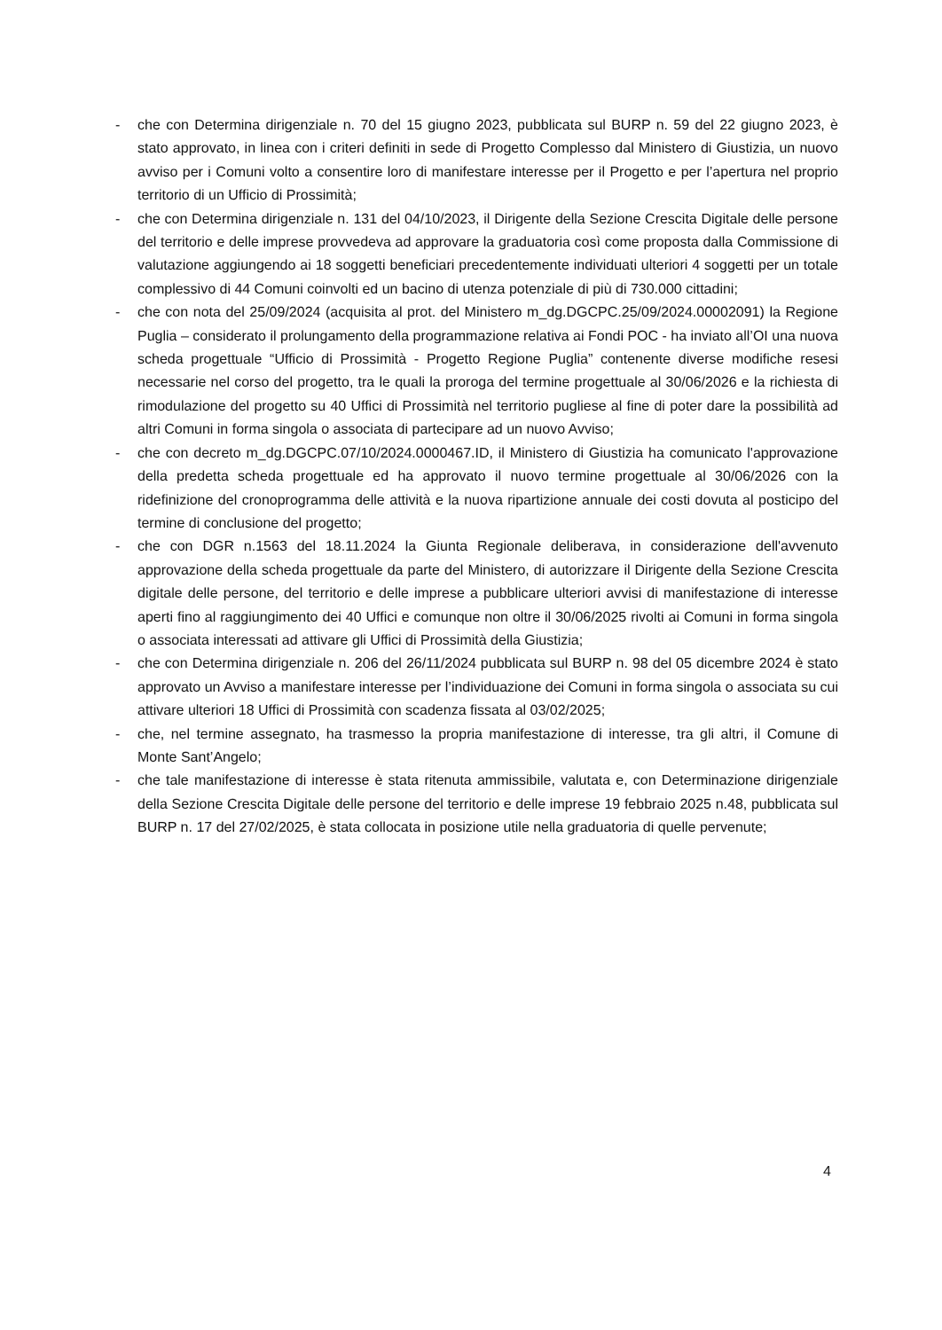- che con Determina dirigenziale n. 70 del 15 giugno 2023, pubblicata sul BURP n. 59 del 22 giugno 2023, è stato approvato, in linea con i criteri definiti in sede di Progetto Complesso dal Ministero di Giustizia, un nuovo avviso per i Comuni volto a consentire loro di manifestare interesse per il Progetto e per l’apertura nel proprio territorio di un Ufficio di Prossimità;
- che con Determina dirigenziale n. 131 del 04/10/2023, il Dirigente della Sezione Crescita Digitale delle persone del territorio e delle imprese provvedeva ad approvare la graduatoria così come proposta dalla Commissione di valutazione aggiungendo ai 18 soggetti beneficiari precedentemente individuati ulteriori 4 soggetti per un totale complessivo di 44 Comuni coinvolti ed un bacino di utenza potenziale di più di 730.000 cittadini;
- che con nota del 25/09/2024 (acquisita al prot. del Ministero m_dg.DGCPC.25/09/2024.00002091) la Regione Puglia – considerato il prolungamento della programmazione relativa ai Fondi POC - ha inviato all’OI una nuova scheda progettuale “Ufficio di Prossimità - Progetto Regione Puglia” contenente diverse modifiche resesi necessarie nel corso del progetto, tra le quali la proroga del termine progettuale al 30/06/2026 e la richiesta di rimodulazione del progetto su 40 Uffici di Prossimità nel territorio pugliese al fine di poter dare la possibilità ad altri Comuni in forma singola o associata di partecipare ad un nuovo Avviso;
- che con decreto m_dg.DGCPC.07/10/2024.0000467.ID, il Ministero di Giustizia ha comunicato l'approvazione della predetta scheda progettuale ed ha approvato il nuovo termine progettuale al 30/06/2026 con la ridefinizione del cronoprogramma delle attività e la nuova ripartizione annuale dei costi dovuta al posticipo del termine di conclusione del progetto;
- che con DGR n.1563 del 18.11.2024 la Giunta Regionale deliberava, in considerazione dell'avvenuto approvazione della scheda progettuale da parte del Ministero, di autorizzare il Dirigente della Sezione Crescita digitale delle persone, del territorio e delle imprese a pubblicare ulteriori avvisi di manifestazione di interesse aperti fino al raggiungimento dei 40 Uffici e comunque non oltre il 30/06/2025 rivolti ai Comuni in forma singola o associata interessati ad attivare gli Uffici di Prossimità della Giustizia;
- che con Determina dirigenziale n. 206 del 26/11/2024 pubblicata sul BURP n. 98 del 05 dicembre 2024 è stato approvato un Avviso a manifestare interesse per l’individuazione dei Comuni in forma singola o associata su cui attivare ulteriori 18 Uffici di Prossimità con scadenza fissata al 03/02/2025;
- che, nel termine assegnato, ha trasmesso la propria manifestazione di interesse, tra gli altri, il Comune di Monte Sant’Angelo;
- che tale manifestazione di interesse è stata ritenuta ammissibile, valutata e, con Determinazione dirigenziale della Sezione Crescita Digitale delle persone del territorio e delle imprese 19 febbraio 2025 n.48, pubblicata sul BURP n. 17 del 27/02/2025, è stata collocata in posizione utile nella graduatoria di quelle pervenute;
4